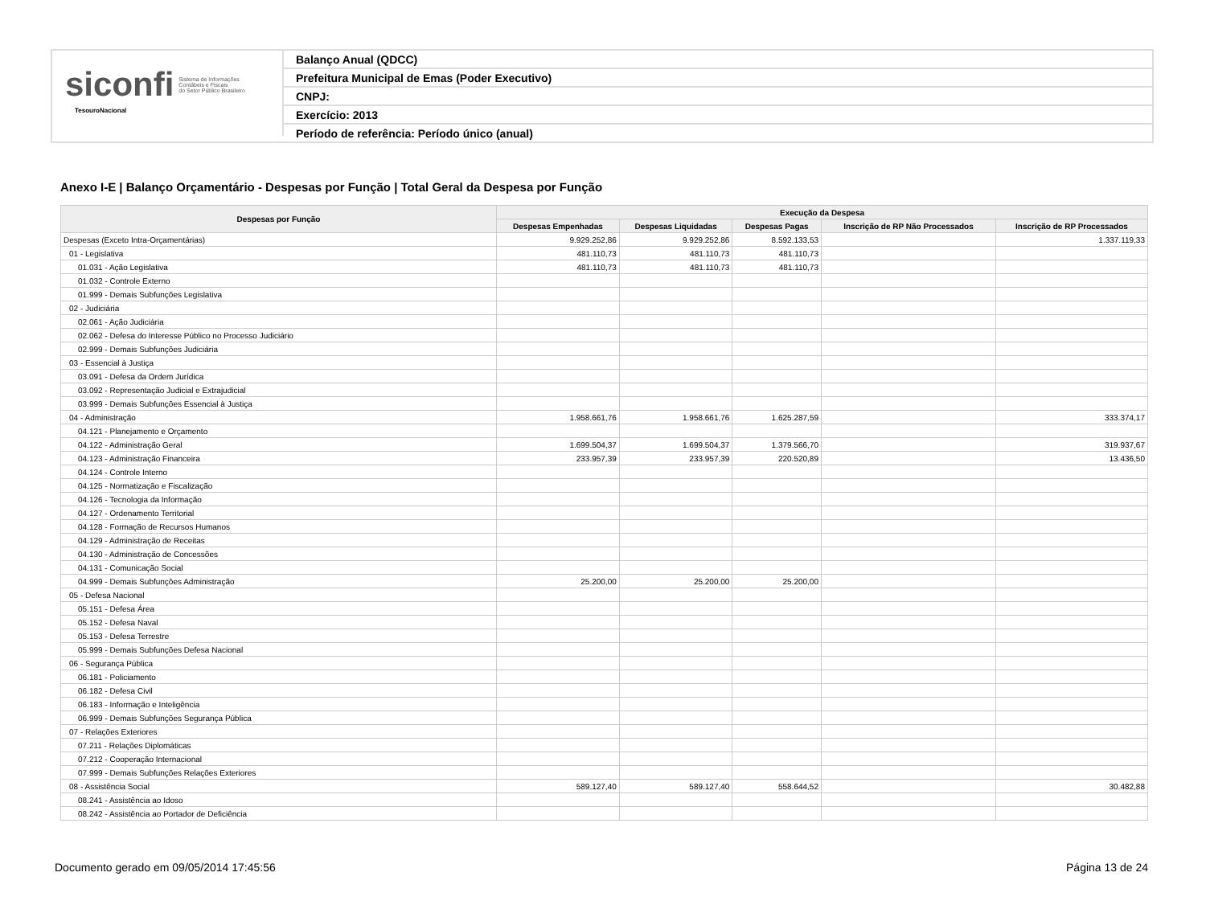siconfi Sistema de Informações
Contábeis e Fiscais
do Setor Público Brasileiro
TesouroNacional
Balanço Anual (QDCC)
Prefeitura Municipal de Emas (Poder Executivo)
CNPJ:
Exercício: 2013
Período de referência: Período único (anual)
Anexo I-E | Balanço Orçamentário - Despesas por Função | Total Geral da Despesa por Função
| Despesas por Função | Execução da Despesa | | | | |
| --- | --- | --- | --- | --- | --- |
| | Despesas Empenhadas | Despesas Liquidadas | Despesas Pagas | Inscrição de RP Não Processados | Inscrição de RP Processados |
| Despesas (Exceto Intra-Orçamentárias) | 9.929.252,86 | 9.929.252,86 | 8.592.133,53 | | 1.337.119,33 |
| 01 - Legislativa | 481.110,73 | 481.110,73 | 481.110,73 | | |
| 01.031 - Ação Legislativa | 481.110,73 | 481.110,73 | 481.110,73 | | |
| 01.032 - Controle Externo | | | | | |
| 01.999 - Demais Subfunções Legislativa | | | | | |
| 02 - Judiciária | | | | | |
| 02.061 - Ação Judiciária | | | | | |
| 02.062 - Defesa do Interesse Público no Processo Judiciário | | | | | |
| 02.999 - Demais Subfunções Judiciária | | | | | |
| 03 - Essencial à Justiça | | | | | |
| 03.091 - Defesa da Ordem Jurídica | | | | | |
| 03.092 - Representação Judicial e Extrajudicial | | | | | |
| 03.999 - Demais Subfunções Essencial à Justiça | | | | | |
| 04 - Administração | 1.958.661,76 | 1.958.661,76 | 1.625.287,59 | | 333.374,17 |
| 04.121 - Planejamento e Orçamento | | | | | |
| 04.122 - Administração Geral | 1.699.504,37 | 1.699.504,37 | 1.379.566,70 | | 319.937,67 |
| 04.123 - Administração Financeira | 233.957,39 | 233.957,39 | 220.520,89 | | 13.436,50 |
| 04.124 - Controle Interno | | | | | |
| 04.125 - Normatização e Fiscalização | | | | | |
| 04.126 - Tecnologia da Informação | | | | | |
| 04.127 - Ordenamento Territorial | | | | | |
| 04.128 - Formação de Recursos Humanos | | | | | |
| 04.129 - Administração de Receitas | | | | | |
| 04.130 - Administração de Concessões | | | | | |
| 04.131 - Comunicação Social | | | | | |
| 04.999 - Demais Subfunções Administração | 25.200,00 | 25.200,00 | 25.200,00 | | |
| 05 - Defesa Nacional | | | | | |
| 05.151 - Defesa Área | | | | | |
| 05.152 - Defesa Naval | | | | | |
| 05.153 - Defesa Terrestre | | | | | |
| 05.999 - Demais Subfunções Defesa Nacional | | | | | |
| 06 - Segurança Pública | | | | | |
| 06.181 - Policiamento | | | | | |
| 06.182 - Defesa Civil | | | | | |
| 06.183 - Informação e Inteligência | | | | | |
| 06.999 - Demais Subfunções Segurança Pública | | | | | |
| 07 - Relações Exteriores | | | | | |
| 07.211 - Relações Diplomáticas | | | | | |
| 07.212 - Cooperação Internacional | | | | | |
| 07.999 - Demais Subfunções Relações Exteriores | | | | | |
| 08 - Assistência Social | 589.127,40 | 589.127,40 | 558.644,52 | | 30.482,88 |
| 08.241 - Assistência ao Idoso | | | | | |
| 08.242 - Assistência ao Portador de Deficiência | | | | | |
Documento gerado em 09/05/2014 17:45:56 Página 13 de 24